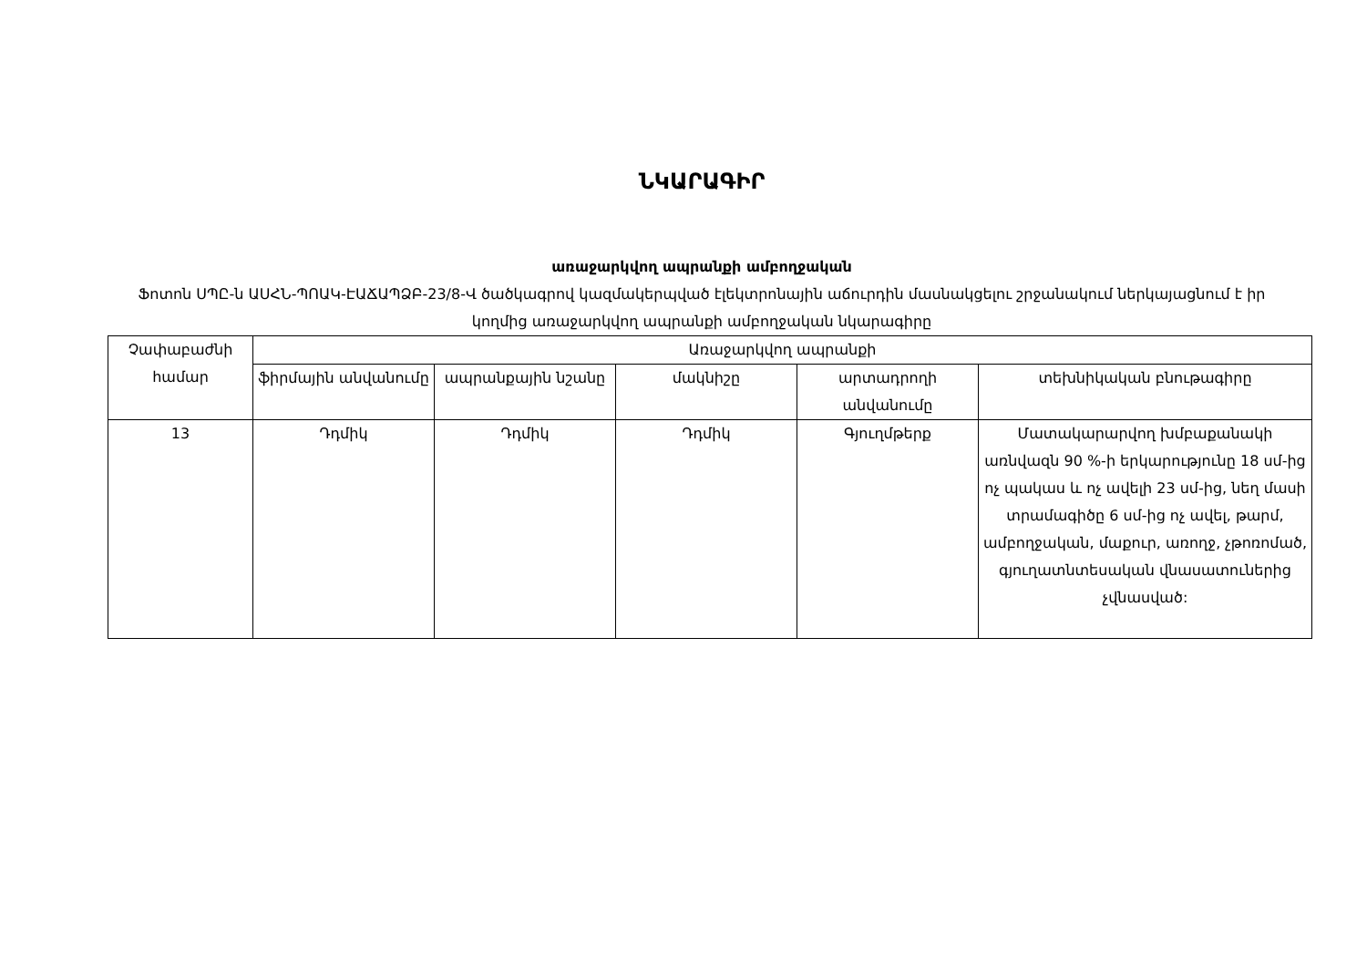ՆԿԱՐԱԳԻՐ
առաջարկվող ապրանքի ամբողջական
Ֆոտոն ՍՊԸ-ն ԱՍՀՆ-ՊՈԱԿ-ԷԱՃԱՊՁԲ-23/8-Վ ծածկագրով կազմակերպված էլեկտրոնային աճուրդին մասնակցելու շրջանակում ներկայացնում է իր կողմից առաջարկվող ապրանքի ամբողջական նկարագիրը
| Չափաբաժնի համար | Առաջարկվող ապրանքի | | | | |
| --- | --- | --- | --- | --- | --- |
| | ֆիրմային անվանումը | ապրանքային նշանը | մակնիշը | արտադրողի անվանումը | տեխնիկական բնութագիրը |
| 13 | Դդմիկ | Դդմիկ | Դդմիկ | Գյուղմթերք | Մատակարարվող խմբաքանակի առնվազն 90 %-ի երկարությունը 18 սմ-ից ոչ պակաս և ոչ ավելի 23 սմ-ից, նեղ մասի տրամագիծը 6 սմ-ից ոչ ավել, թարմ, ամբողջական, մաքուր, առողջ, չթոռոմած, գյուղատնտեսական վնասատուներից չվնասված: |